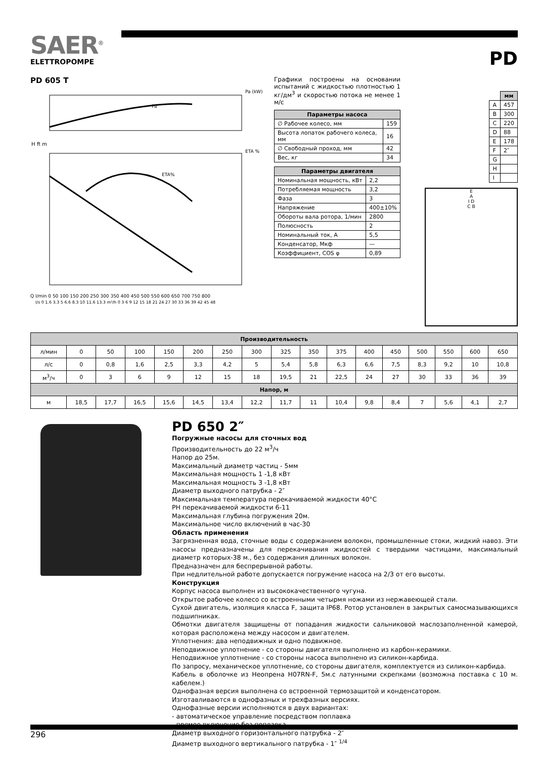SAER<sup>®</sup>
ELETTROPOMPE
PD
PD 605 T
Pa (kW)
Pa
ETA %
ETA%
H ft m
Q l/min 0 50 100 150 200 250 300 350 400 450 500 550 600 650 700 750 800
l/s 0 1.6 3.3 5 6.6 8.3 10 11.6 13.3 m³/h 0 3 6 9 12 15 18 21 24 27 30 33 36 39 42 45 48
Графики построены на основании испытаний с жидкостью плотностью 1 кг/дм<sup>3</sup> и скоростью потока не менее 1 м/с
| Параметры насоса | |
| --- | --- |
| ∅ Рабочее колесо, мм | 159 |
| Высота лопаток рабочего колеса, мм | 16 |
| ∅ Свободный проход, мм | 42 |
| Вес, кг | 34 |
| Параметры двигателя | |
| --- | --- |
| Номинальная мощность, кВт | 2,2 |
| Потребляемая мощность | 3,2 |
| Фаза | 3 |
| Напряжение | 400±10% |
| Обороты вала ротора, 1/мин | 2800 |
| Полюсность | 2 |
| Номинальный ток, А | 5,5 |
| Конденсатор, Мкф | — |
| Коэффициент, COS φ | 0,89 |
| | мм |
| A | 457 |
| B | 300 |
| C | 220 |
| D | 88 |
| E | 178 |
| F | 2″ |
| G | |
| H | |
| I | |
E
A
I D
C B
| Производительность | | | | | | | | | | | | | | | | |
| --- | --- | --- | --- | --- | --- | --- | --- | --- | --- | --- | --- | --- | --- | --- | --- | --- |
| л/мин | 0 | 50 | 100 | 150 | 200 | 250 | 300 | 325 | 350 | 375 | 400 | 450 | 500 | 550 | 600 | 650 |
| л/с | 0 | 0,8 | 1,6 | 2,5 | 3,3 | 4,2 | 5 | 5,4 | 5,8 | 6,3 | 6,6 | 7,5 | 8,3 | 9,2 | 10 | 10,8 |
| м<sup>3</sup>/ч | 0 | 3 | 6 | 9 | 12 | 15 | 18 | 19,5 | 21 | 22,5 | 24 | 27 | 30 | 33 | 36 | 39 |
| Напор, м | | | | | | | | | | | | | | | | |
| м | 18,5 | 17,7 | 16,5 | 15,6 | 14,5 | 13,4 | 12,2 | 11,7 | 11 | 10,4 | 9,8 | 8,4 | 7 | 5,6 | 4,1 | 2,7 |
PD 650 2″
Погружные насосы для сточных вод
Производительность до 22 м<sup>3</sup>/ч
Напор до 25м.
Максимальный диаметр частиц - 5мм
Максимальная мощность 1 -1,8 кВт
Максимальная мощность 3 -1,8 кВт
Диаметр выходного патрубка - 2″
Максимальная температура перекачиваемой жидкости 40°С
РН перекачиваемой жидкости 6-11
Максимальная глубина погружения 20м.
Максимальное число включений в час-30
Область применения
Загрязненная вода, сточные воды с содержанием волокон, промышленные стоки, жидкий навоз. Эти насосы предназначены для перекачивания жидкостей с твердыми частицами, максимальный диаметр которых-38 м., без содержания длинных волокон.
Предназначен для беспрерывной работы.
При недлительной работе допускается погружение насоса на 2/3 от его высоты.
Конструкция
Корпус насоса выполнен из высококачественного чугуна.
Открытое рабочее колесо со встроенными четырмя ножами из нержавеющей стали.
Сухой двигатель, изоляция класса F, защита IP68. Ротор установлен в закрытых самосмазывающихся подшипниках.
Обмотки двигателя защищены от попадания жидкости сальниковой маслозаполненной камерой, которая расположена между насосом и двигателем.
Уплотнения: два неподвижных и одно подвижное.
Неподвижное уплотнение - со стороны двигателя выполнено из карбон-керамики.
Неподвижное уплотнение - со стороны насоса выполнено из силикон-карбида.
По запросу, механическое уплотнение, со стороны двигателя, комплектуется из силикон-карбида.
Кабель в оболочке из Неопрена H07RN-F, 5м.с латунными скрепками (возможна поставка с 10 м. кабелем.)
Однофазная версия выполнена со встроенной термозащитой и конденсатором.
Изготавливаются в однофазных и трехфазных версиях.
Однофазные версии исполняются в двух вариантах:
- автоматическое управление посредством поплавка
- прямое включение без поплавка
Диаметр выходного горизонтального патрубка - 2″
Диаметр выходного вертикального патрубка - 1″ <sup>1/4</sup>
296